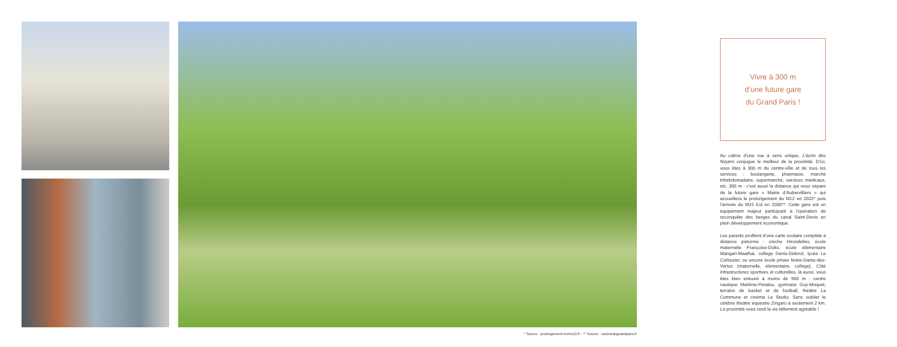* Source : prolongement-metro12.fr - ** Source : societedugrandparis.fr
Vivre à 300 m
d’une future gare
du Grand Paris !
Au calme d’une rue à sens unique, L’écrin des Noyers conjugue le meilleur de la proximité. D’ici, vous êtes à 300 m du centre-ville et de tous les services : boulangerie, pharmacie, marché trihebdomadaire, supermarché, services médicaux, etc. 300 m : c’est aussi la distance qui vous sépare de la future gare « Mairie d’Aubervilliers » qui accueillera le prolongement du M12 en 2022* puis l’arrivée du M15 Est en 2030**. Cette gare est un équipement majeur participant à l’opération de reconquête des berges du canal Saint-Denis en plein développement économique.
Les parents profitent d’une carte scolaire complète à distance piétonne : crèche Hirondelles, école maternelle Françoise-Dolto, école élémentaire Wangari-Maathai, collège Denis-Diderot, lycée Le Corbusier, ou encore école privée Notre-Dame-des-Vertus (maternelle, élémentaire, collège). Côté infrastructures sportives et culturelles, là aussi, vous êtes bien entouré à moins de 900 m : centre nautique Marlène-Peratou, gymnase Guy-Moquet, terrains de basket et de football, théâtre La Commune et cinéma Le Studio. Sans oublier le célèbre théâtre équestre Zingaro à seulement 2 km. La proximité vous rend la vie tellement agréable !